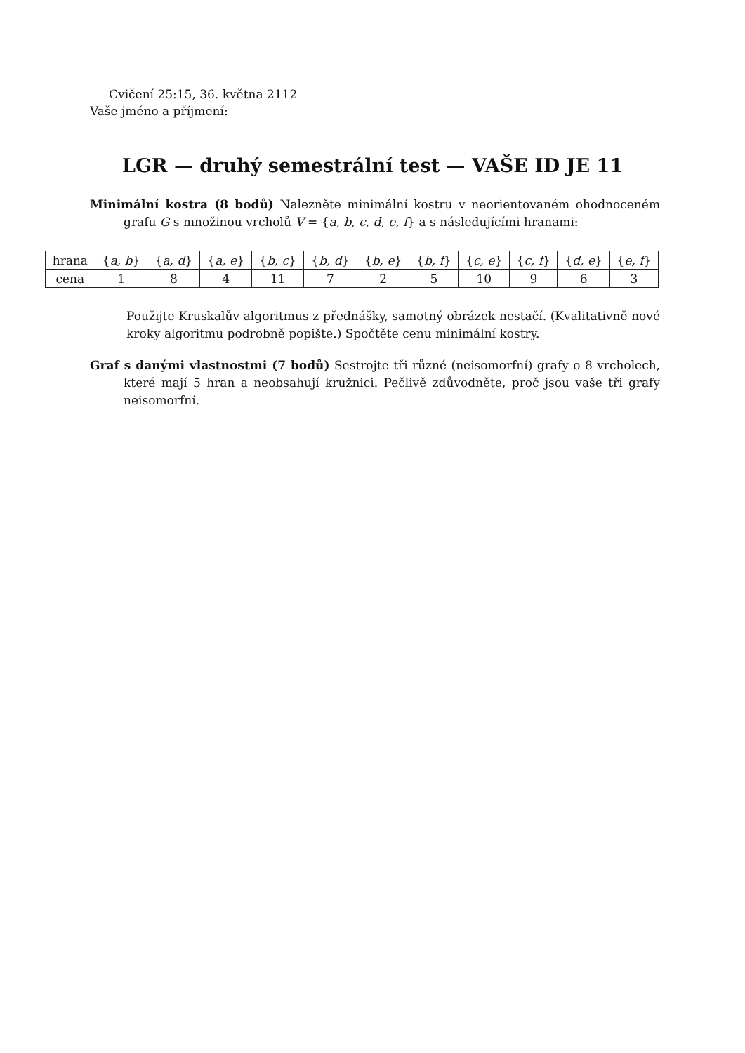Cvičení 25:15, 36. května 2112
Vaše jméno a příjmení:
LGR — druhý semestrální test — VAŠE ID JE 11
Minimální kostra (8 bodů) Nalezněte minimální kostru v neorientovaném ohodnoceném grafu G s množinou vrcholů V = {a, b, c, d, e, f} a s následujícími hranami:
| hrana | { a, b } | { a, d } | { a, e } | { b, c } | { b, d } | { b, e } | { b, f } | { c, e } | { c, f } | { d, e } | { e, f } |
| cena | 1 | 8 | 4 | 11 | 7 | 2 | 5 | 10 | 9 | 6 | 3 |
Použijte Kruskalův algoritmus z přednášky, samotný obrázek nestačí. (Kvalitativně nové kroky algoritmu podrobně popište.) Spočtěte cenu minimální kostry.
Graf s danými vlastnostmi (7 bodů) Sestrojte tři různé (neisomorfní) grafy o 8 vrcholech, které mají 5 hran a neobsahují kružnici. Pečlivě zdůvodněte, proč jsou vaše tři grafy neisomorfní.